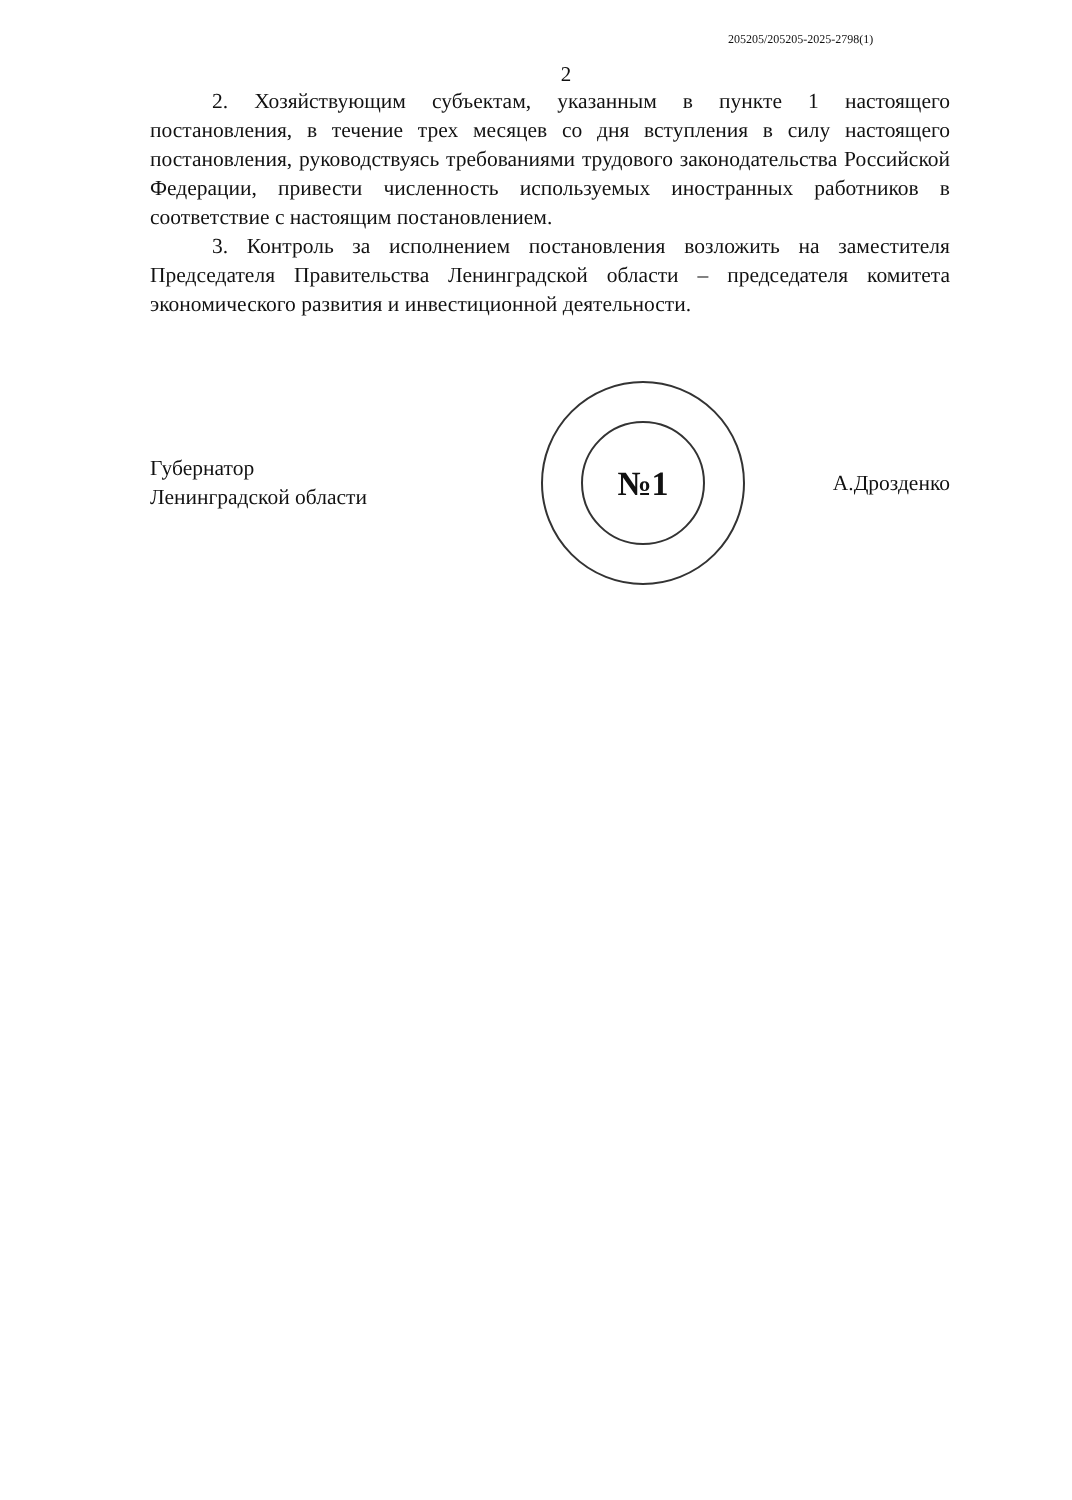205205/205205-2025-2798(1)
2
2. Хозяйствующим субъектам, указанным в пункте 1 настоящего постановления, в течение трех месяцев со дня вступления в силу настоящего постановления, руководствуясь требованиями трудового законодательства Российской Федерации, привести численность используемых иностранных работников в соответствие с настоящим постановлением.
3. Контроль за исполнением постановления возложить на заместителя Председателя Правительства Ленинградской области – председателя комитета экономического развития и инвестиционной деятельности.
Губернатор
Ленинградской области
№1
А.Дрозденко